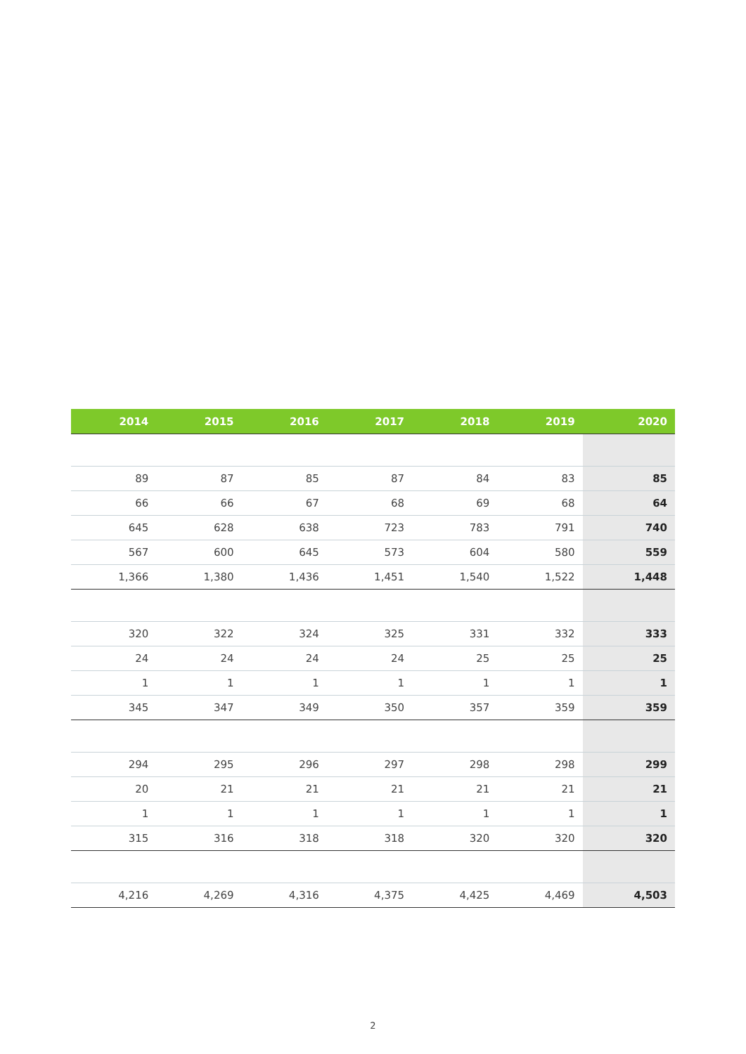| 2014 | 2015 | 2016 | 2017 | 2018 | 2019 | 2020 |
| --- | --- | --- | --- | --- | --- | --- |
| 89 | 87 | 85 | 87 | 84 | 83 | 85 |
| 66 | 66 | 67 | 68 | 69 | 68 | 64 |
| 645 | 628 | 638 | 723 | 783 | 791 | 740 |
| 567 | 600 | 645 | 573 | 604 | 580 | 559 |
| 1,366 | 1,380 | 1,436 | 1,451 | 1,540 | 1,522 | 1,448 |
| 320 | 322 | 324 | 325 | 331 | 332 | 333 |
| 24 | 24 | 24 | 24 | 25 | 25 | 25 |
| 1 | 1 | 1 | 1 | 1 | 1 | 1 |
| 345 | 347 | 349 | 350 | 357 | 359 | 359 |
| 294 | 295 | 296 | 297 | 298 | 298 | 299 |
| 20 | 21 | 21 | 21 | 21 | 21 | 21 |
| 1 | 1 | 1 | 1 | 1 | 1 | 1 |
| 315 | 316 | 318 | 318 | 320 | 320 | 320 |
| 4,216 | 4,269 | 4,316 | 4,375 | 4,425 | 4,469 | 4,503 |
2